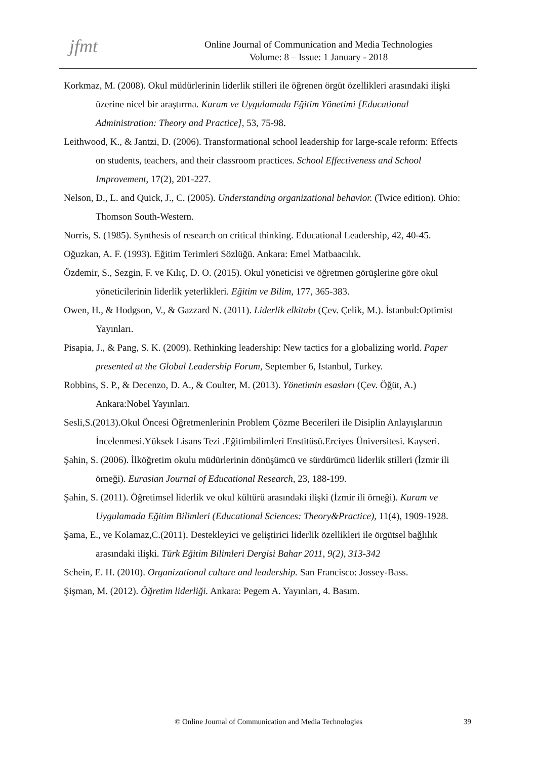jfmt
Online Journal of Communication and Media Technologies
Volume: 8 – Issue: 1 January - 2018
Korkmaz, M. (2008). Okul müdürlerinin liderlik stilleri ile öğrenen örgüt özellikleri arasındaki ilişki üzerine nicel bir araştırma. Kuram ve Uygulamada Eğitim Yönetimi [Educational Administration: Theory and Practice], 53, 75-98.
Leithwood, K., & Jantzi, D. (2006). Transformational school leadership for large-scale reform: Effects on students, teachers, and their classroom practices. School Effectiveness and School Improvement, 17(2), 201-227.
Nelson, D., L. and Quick, J., C. (2005). Understanding organizational behavior. (Twice edition). Ohio: Thomson South-Western.
Norris, S. (1985). Synthesis of research on critical thinking. Educational Leadership, 42, 40-45.
Oğuzkan, A. F. (1993). Eğitim Terimleri Sözlüğü. Ankara: Emel Matbaacılık.
Özdemir, S., Sezgin, F. ve Kılıç, D. O. (2015). Okul yöneticisi ve öğretmen görüşlerine göre okul yöneticilerinin liderlik yeterlikleri. Eğitim ve Bilim, 177, 365-383.
Owen, H., & Hodgson, V., & Gazzard N. (2011). Liderlik elkitabı (Çev. Çelik, M.). İstanbul:Optimist Yayınları.
Pisapia, J., & Pang, S. K. (2009). Rethinking leadership: New tactics for a globalizing world. Paper presented at the Global Leadership Forum, September 6, Istanbul, Turkey.
Robbins, S. P., & Decenzo, D. A., & Coulter, M. (2013). Yönetimin esasları (Çev. Öğüt, A.) Ankara:Nobel Yayınları.
Sesli,S.(2013).Okul Öncesi Öğretmenlerinin Problem Çözme Becerileri ile Disiplin Anlayışlarının İncelenmesi.Yüksek Lisans Tezi .Eğitimbilimleri Enstitüsü.Erciyes Üniversitesi. Kayseri.
Şahin, S. (2006). İlköğretim okulu müdürlerinin dönüşümcü ve sürdürümcü liderlik stilleri (İzmir ili örneği). Eurasian Journal of Educational Research, 23, 188-199.
Şahin, S. (2011). Öğretimsel liderlik ve okul kültürü arasındaki ilişki (İzmir ili örneği). Kuram ve Uygulamada Eğitim Bilimleri (Educational Sciences: Theory&Practice), 11(4), 1909-1928.
Şama, E., ve Kolamaz,C.(2011). Destekleyici ve geliştirici liderlik özellikleri ile örgütsel bağlılık arasındaki ilişki. Türk Eğitim Bilimleri Dergisi Bahar 2011, 9(2), 313-342
Schein, E. H. (2010). Organizational culture and leadership. San Francisco: Jossey-Bass.
Şişman, M. (2012). Öğretim liderliği. Ankara: Pegem A. Yayınları, 4. Basım.
© Online Journal of Communication and Media Technologies
39